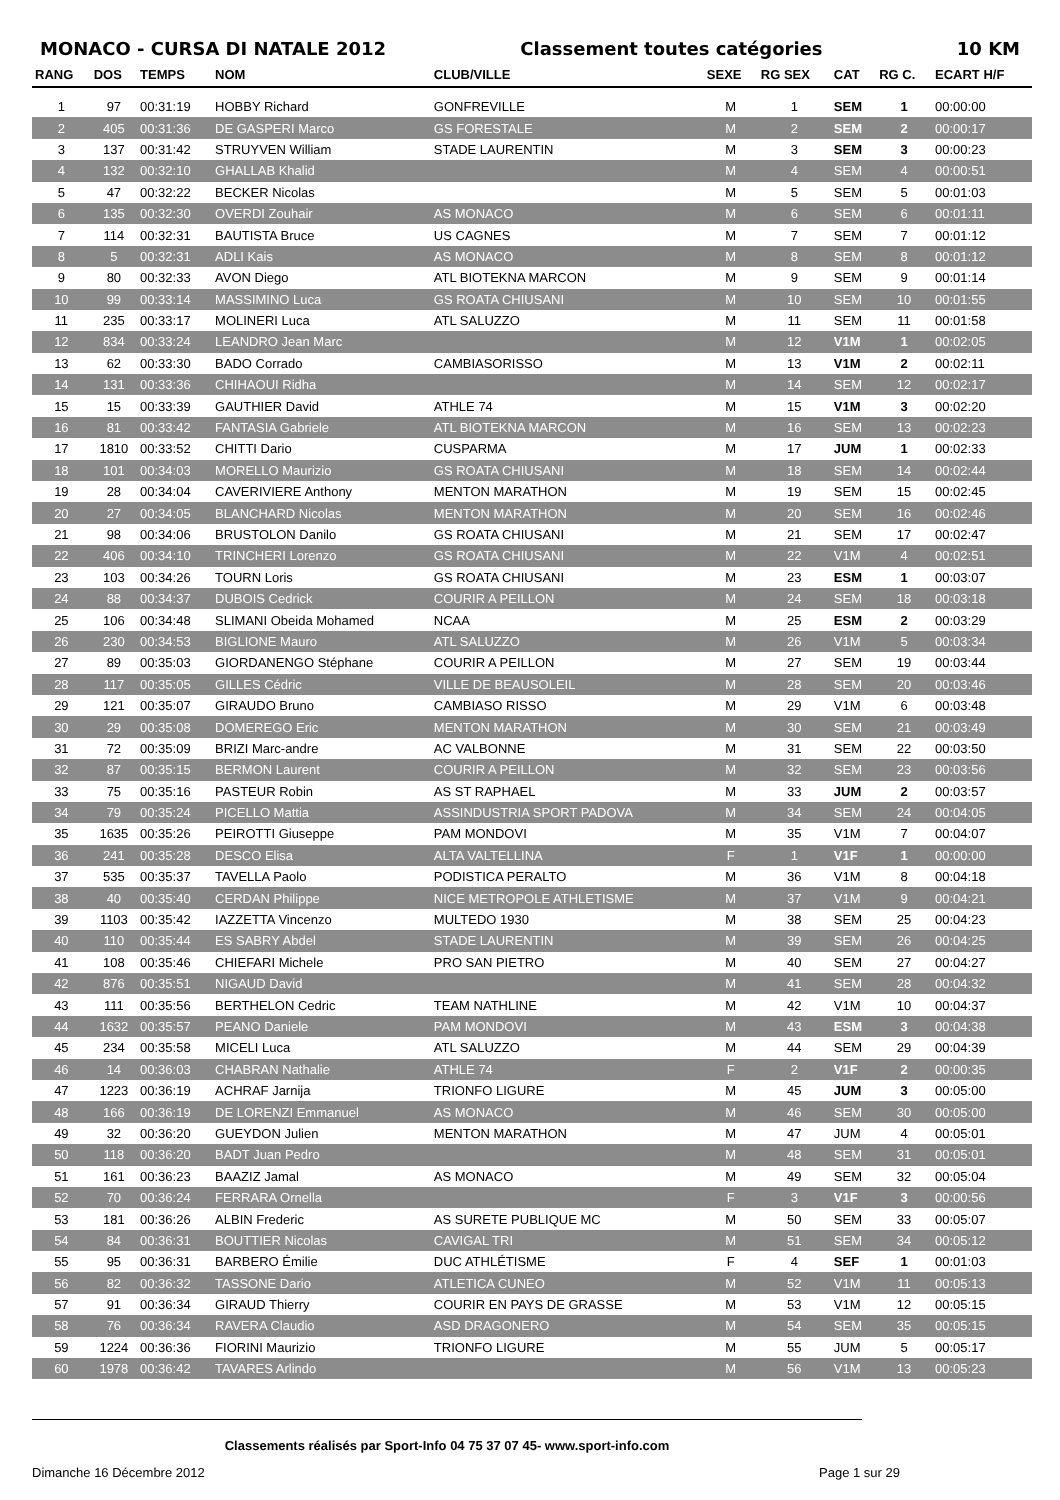MONACO - CURSA DI NATALE 2012 Classement toutes catégories 10 KM
| RANG | DOS | TEMPS | NOM | CLUB/VILLE | SEXE | RG SEX | CAT | RG C. | ECART H/F |
| --- | --- | --- | --- | --- | --- | --- | --- | --- | --- |
| 1 | 97 | 00:31:19 | HOBBY Richard | GONFREVILLE | M | 1 | SEM | 1 | 00:00:00 |
| 2 | 405 | 00:31:36 | DE GASPERI Marco | GS FORESTALE | M | 2 | SEM | 2 | 00:00:17 |
| 3 | 137 | 00:31:42 | STRUYVEN William | STADE LAURENTIN | M | 3 | SEM | 3 | 00:00:23 |
| 4 | 132 | 00:32:10 | GHALLAB Khalid | | M | 4 | SEM | 4 | 00:00:51 |
| 5 | 47 | 00:32:22 | BECKER Nicolas | | M | 5 | SEM | 5 | 00:01:03 |
| 6 | 135 | 00:32:30 | OVERDI Zouhair | AS MONACO | M | 6 | SEM | 6 | 00:01:11 |
| 7 | 114 | 00:32:31 | BAUTISTA Bruce | US CAGNES | M | 7 | SEM | 7 | 00:01:12 |
| 8 | 5 | 00:32:31 | ADLI Kais | AS MONACO | M | 8 | SEM | 8 | 00:01:12 |
| 9 | 80 | 00:32:33 | AVON Diego | ATL BIOTEKNA MARCON | M | 9 | SEM | 9 | 00:01:14 |
| 10 | 99 | 00:33:14 | MASSIMINO Luca | GS ROATA CHIUSANI | M | 10 | SEM | 10 | 00:01:55 |
| 11 | 235 | 00:33:17 | MOLINERI Luca | ATL SALUZZO | M | 11 | SEM | 11 | 00:01:58 |
| 12 | 834 | 00:33:24 | LEANDRO Jean Marc | | M | 12 | V1M | 1 | 00:02:05 |
| 13 | 62 | 00:33:30 | BADO Corrado | CAMBIASORISSO | M | 13 | V1M | 2 | 00:02:11 |
| 14 | 131 | 00:33:36 | CHIHAOUI Ridha | | M | 14 | SEM | 12 | 00:02:17 |
| 15 | 15 | 00:33:39 | GAUTHIER David | ATHLE 74 | M | 15 | V1M | 3 | 00:02:20 |
| 16 | 81 | 00:33:42 | FANTASIA Gabriele | ATL BIOTEKNA MARCON | M | 16 | SEM | 13 | 00:02:23 |
| 17 | 1810 | 00:33:52 | CHITTI Dario | CUSPARMA | M | 17 | JUM | 1 | 00:02:33 |
| 18 | 101 | 00:34:03 | MORELLO Maurizio | GS ROATA CHIUSANI | M | 18 | SEM | 14 | 00:02:44 |
| 19 | 28 | 00:34:04 | CAVERIVIERE Anthony | MENTON MARATHON | M | 19 | SEM | 15 | 00:02:45 |
| 20 | 27 | 00:34:05 | BLANCHARD Nicolas | MENTON MARATHON | M | 20 | SEM | 16 | 00:02:46 |
| 21 | 98 | 00:34:06 | BRUSTOLON Danilo | GS ROATA CHIUSANI | M | 21 | SEM | 17 | 00:02:47 |
| 22 | 406 | 00:34:10 | TRINCHERI Lorenzo | GS ROATA CHIUSANI | M | 22 | V1M | 4 | 00:02:51 |
| 23 | 103 | 00:34:26 | TOURN Loris | GS ROATA CHIUSANI | M | 23 | ESM | 1 | 00:03:07 |
| 24 | 88 | 00:34:37 | DUBOIS Cedrick | COURIR A PEILLON | M | 24 | SEM | 18 | 00:03:18 |
| 25 | 106 | 00:34:48 | SLIMANI Obeida Mohamed | NCAA | M | 25 | ESM | 2 | 00:03:29 |
| 26 | 230 | 00:34:53 | BIGLIONE Mauro | ATL SALUZZO | M | 26 | V1M | 5 | 00:03:34 |
| 27 | 89 | 00:35:03 | GIORDANENGO Stéphane | COURIR A PEILLON | M | 27 | SEM | 19 | 00:03:44 |
| 28 | 117 | 00:35:05 | GILLES Cédric | VILLE DE BEAUSOLEIL | M | 28 | SEM | 20 | 00:03:46 |
| 29 | 121 | 00:35:07 | GIRAUDO Bruno | CAMBIASO RISSO | M | 29 | V1M | 6 | 00:03:48 |
| 30 | 29 | 00:35:08 | DOMEREGO Eric | MENTON MARATHON | M | 30 | SEM | 21 | 00:03:49 |
| 31 | 72 | 00:35:09 | BRIZI Marc-andre | AC VALBONNE | M | 31 | SEM | 22 | 00:03:50 |
| 32 | 87 | 00:35:15 | BERMON Laurent | COURIR A PEILLON | M | 32 | SEM | 23 | 00:03:56 |
| 33 | 75 | 00:35:16 | PASTEUR Robin | AS ST RAPHAEL | M | 33 | JUM | 2 | 00:03:57 |
| 34 | 79 | 00:35:24 | PICELLO Mattia | ASSINDUSTRIA SPORT PADOVA | M | 34 | SEM | 24 | 00:04:05 |
| 35 | 1635 | 00:35:26 | PEIROTTI Giuseppe | PAM MONDOVI | M | 35 | V1M | 7 | 00:04:07 |
| 36 | 241 | 00:35:28 | DESCO Elisa | ALTA VALTELLINA | F | 1 | V1F | 1 | 00:00:00 |
| 37 | 535 | 00:35:37 | TAVELLA Paolo | PODISTICA PERALTO | M | 36 | V1M | 8 | 00:04:18 |
| 38 | 40 | 00:35:40 | CERDAN Philippe | NICE METROPOLE ATHLETISME | M | 37 | V1M | 9 | 00:04:21 |
| 39 | 1103 | 00:35:42 | IAZZETTA Vincenzo | MULTEDO 1930 | M | 38 | SEM | 25 | 00:04:23 |
| 40 | 110 | 00:35:44 | ES SABRY Abdel | STADE LAURENTIN | M | 39 | SEM | 26 | 00:04:25 |
| 41 | 108 | 00:35:46 | CHIEFARI Michele | PRO SAN PIETRO | M | 40 | SEM | 27 | 00:04:27 |
| 42 | 876 | 00:35:51 | NIGAUD David | | M | 41 | SEM | 28 | 00:04:32 |
| 43 | 111 | 00:35:56 | BERTHELON Cedric | TEAM NATHLINE | M | 42 | V1M | 10 | 00:04:37 |
| 44 | 1632 | 00:35:57 | PEANO Daniele | PAM MONDOVI | M | 43 | ESM | 3 | 00:04:38 |
| 45 | 234 | 00:35:58 | MICELI Luca | ATL SALUZZO | M | 44 | SEM | 29 | 00:04:39 |
| 46 | 14 | 00:36:03 | CHABRAN Nathalie | ATHLE 74 | F | 2 | V1F | 2 | 00:00:35 |
| 47 | 1223 | 00:36:19 | ACHRAF Jarnija | TRIONFO LIGURE | M | 45 | JUM | 3 | 00:05:00 |
| 48 | 166 | 00:36:19 | DE LORENZI Emmanuel | AS MONACO | M | 46 | SEM | 30 | 00:05:00 |
| 49 | 32 | 00:36:20 | GUEYDON Julien | MENTON MARATHON | M | 47 | JUM | 4 | 00:05:01 |
| 50 | 118 | 00:36:20 | BADT Juan Pedro | | M | 48 | SEM | 31 | 00:05:01 |
| 51 | 161 | 00:36:23 | BAAZIZ Jamal | AS MONACO | M | 49 | SEM | 32 | 00:05:04 |
| 52 | 70 | 00:36:24 | FERRARA Ornella | | F | 3 | V1F | 3 | 00:00:56 |
| 53 | 181 | 00:36:26 | ALBIN Frederic | AS SURETE PUBLIQUE MC | M | 50 | SEM | 33 | 00:05:07 |
| 54 | 84 | 00:36:31 | BOUTTIER Nicolas | CAVIGAL TRI | M | 51 | SEM | 34 | 00:05:12 |
| 55 | 95 | 00:36:31 | BARBERO Émilie | DUC ATHLÉTISME | F | 4 | SEF | 1 | 00:01:03 |
| 56 | 82 | 00:36:32 | TASSONE Dario | ATLETICA CUNEO | M | 52 | V1M | 11 | 00:05:13 |
| 57 | 91 | 00:36:34 | GIRAUD Thierry | COURIR EN PAYS DE GRASSE | M | 53 | V1M | 12 | 00:05:15 |
| 58 | 76 | 00:36:34 | RAVERA Claudio | ASD DRAGONERO | M | 54 | SEM | 35 | 00:05:15 |
| 59 | 1224 | 00:36:36 | FIORINI Maurizio | TRIONFO LIGURE | M | 55 | JUM | 5 | 00:05:17 |
| 60 | 1978 | 00:36:42 | TAVARES Arlindo | | M | 56 | V1M | 13 | 00:05:23 |
Classements réalisés par Sport-Info 04 75 37 07 45- www.sport-info.com
Dimanche 16 Décembre 2012 Page 1 sur 29